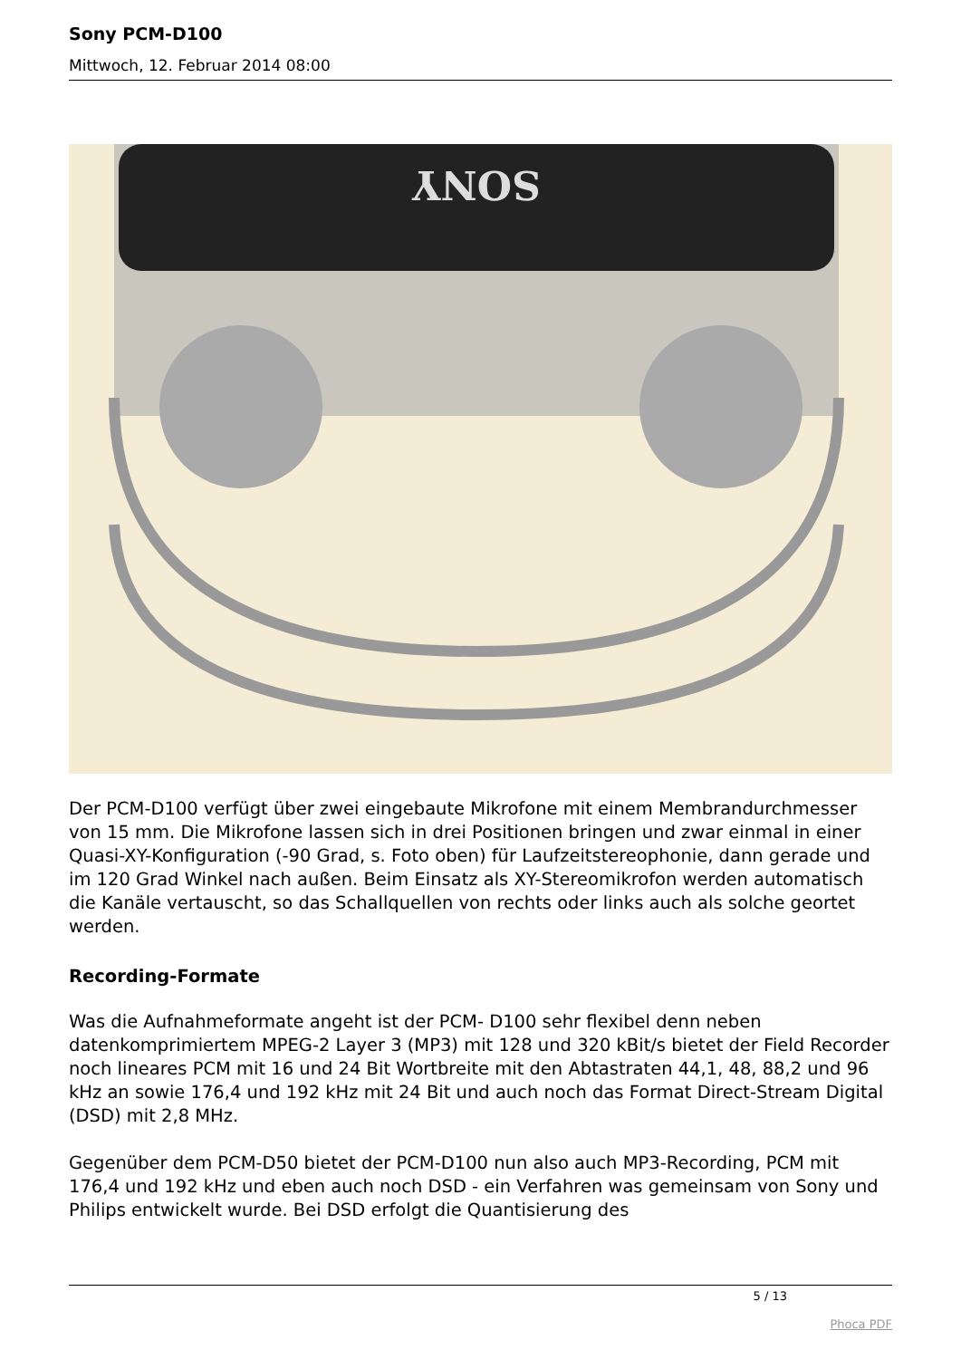Sony PCM-D100
Mittwoch, 12. Februar 2014 08:00
SONY
Der PCM-D100 verfügt über zwei eingebaute Mikrofone mit einem Membrandurchmesser von 15 mm. Die Mikrofone lassen sich in drei Positionen bringen und zwar einmal in einer Quasi-XY-Konfiguration (-90 Grad, s. Foto oben) für Laufzeitstereophonie, dann gerade und im 120 Grad Winkel nach außen. Beim Einsatz als XY-Stereomikrofon werden automatisch die Kanäle vertauscht, so das Schallquellen von rechts oder links auch als solche geortet werden.
Recording-Formate
Was die Aufnahmeformate angeht ist der PCM- D100 sehr flexibel denn neben datenkomprimiertem MPEG-2 Layer 3 (MP3) mit 128 und 320 kBit/s bietet der Field Recorder noch lineares PCM mit 16 und 24 Bit Wortbreite mit den Abtastraten 44,1, 48, 88,2 und 96 kHz an sowie 176,4 und 192 kHz mit 24 Bit und auch noch das Format Direct-Stream Digital (DSD) mit 2,8 MHz.
Gegenüber dem PCM-D50 bietet der PCM-D100 nun also auch MP3-Recording, PCM mit 176,4 und 192 kHz und eben auch noch DSD - ein Verfahren was gemeinsam von Sony und Philips entwickelt wurde. Bei DSD erfolgt die Quantisierung des
5 / 13
Phoca PDF